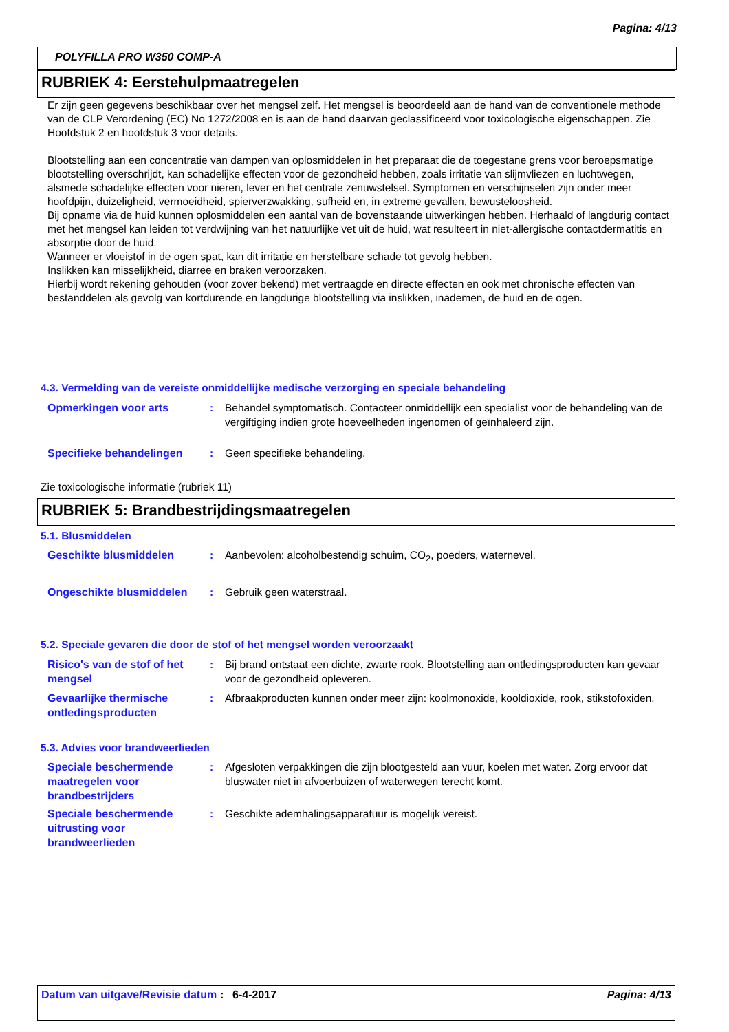Pagina: 4/13
POLYFILLA PRO W350 COMP-A
RUBRIEK 4: Eerstehulpmaatregelen
Er zijn geen gegevens beschikbaar over het mengsel zelf. Het mengsel is beoordeeld aan de hand van de conventionele methode van de CLP Verordening (EC) No 1272/2008 en is aan de hand daarvan geclassificeerd voor toxicologische eigenschappen. Zie Hoofdstuk 2 en hoofdstuk 3 voor details.
Blootstelling aan een concentratie van dampen van oplosmiddelen in het preparaat die de toegestane grens voor beroepsmatige blootstelling overschrijdt, kan schadelijke effecten voor de gezondheid hebben, zoals irritatie van slijmvliezen en luchtwegen, alsmede schadelijke effecten voor nieren, lever en het centrale zenuwstelsel. Symptomen en verschijnselen zijn onder meer hoofdpijn, duizeligheid, vermoeidheid, spierverzwakking, sufheid en, in extreme gevallen, bewusteloosheid.
Bij opname via de huid kunnen oplosmiddelen een aantal van de bovenstaande uitwerkingen hebben. Herhaald of langdurig contact met het mengsel kan leiden tot verdwijning van het natuurlijke vet uit de huid, wat resulteert in niet-allergische contactdermatitis en absorptie door de huid.
Wanneer er vloeistof in de ogen spat, kan dit irritatie en herstelbare schade tot gevolg hebben.
Inslikken kan misselijkheid, diarree en braken veroorzaken.
Hierbij wordt rekening gehouden (voor zover bekend) met vertraagde en directe effecten en ook met chronische effecten van bestanddelen als gevolg van kortdurende en langdurige blootstelling via inslikken, inademen, de huid en de ogen.
4.3. Vermelding van de vereiste onmiddellijke medische verzorging en speciale behandeling
Opmerkingen voor arts : Behandel symptomatisch. Contacteer onmiddellijk een specialist voor de behandeling van de vergiftiging indien grote hoeveelheden ingenomen of geïnhaleerd zijn.
Specifieke behandelingen : Geen specifieke behandeling.
Zie toxicologische informatie (rubriek 11)
RUBRIEK 5: Brandbestrijdingsmaatregelen
5.1. Blusmiddelen
Geschikte blusmiddelen : Aanbevolen: alcoholbestendig schuim, CO<sub>2</sub>, poeders, waternevel.
Ongeschikte blusmiddelen : Gebruik geen waterstraal.
5.2. Speciale gevaren die door de stof of het mengsel worden veroorzaakt
Risico's van de stof of het mengsel
: Bij brand ontstaat een dichte, zwarte rook. Blootstelling aan ontledingsproducten kan gevaar voor de gezondheid opleveren.
Gevaarlijke thermische ontledingsproducten
: Afbraakproducten kunnen onder meer zijn: koolmonoxide, kooldioxide, rook, stikstofoxiden.
5.3. Advies voor brandweerlieden
Speciale beschermende maatregelen voor brandbestrijders
: Afgesloten verpakkingen die zijn blootgesteld aan vuur, koelen met water. Zorg ervoor dat bluswater niet in afvoerbuizen of waterwegen terecht komt.
Speciale beschermende uitrusting voor brandweerlieden
: Geschikte ademhalingsapparatuur is mogelijk vereist.
Datum van uitgave/Revisie datum
: 6-4-2017 Pagina: 4/13